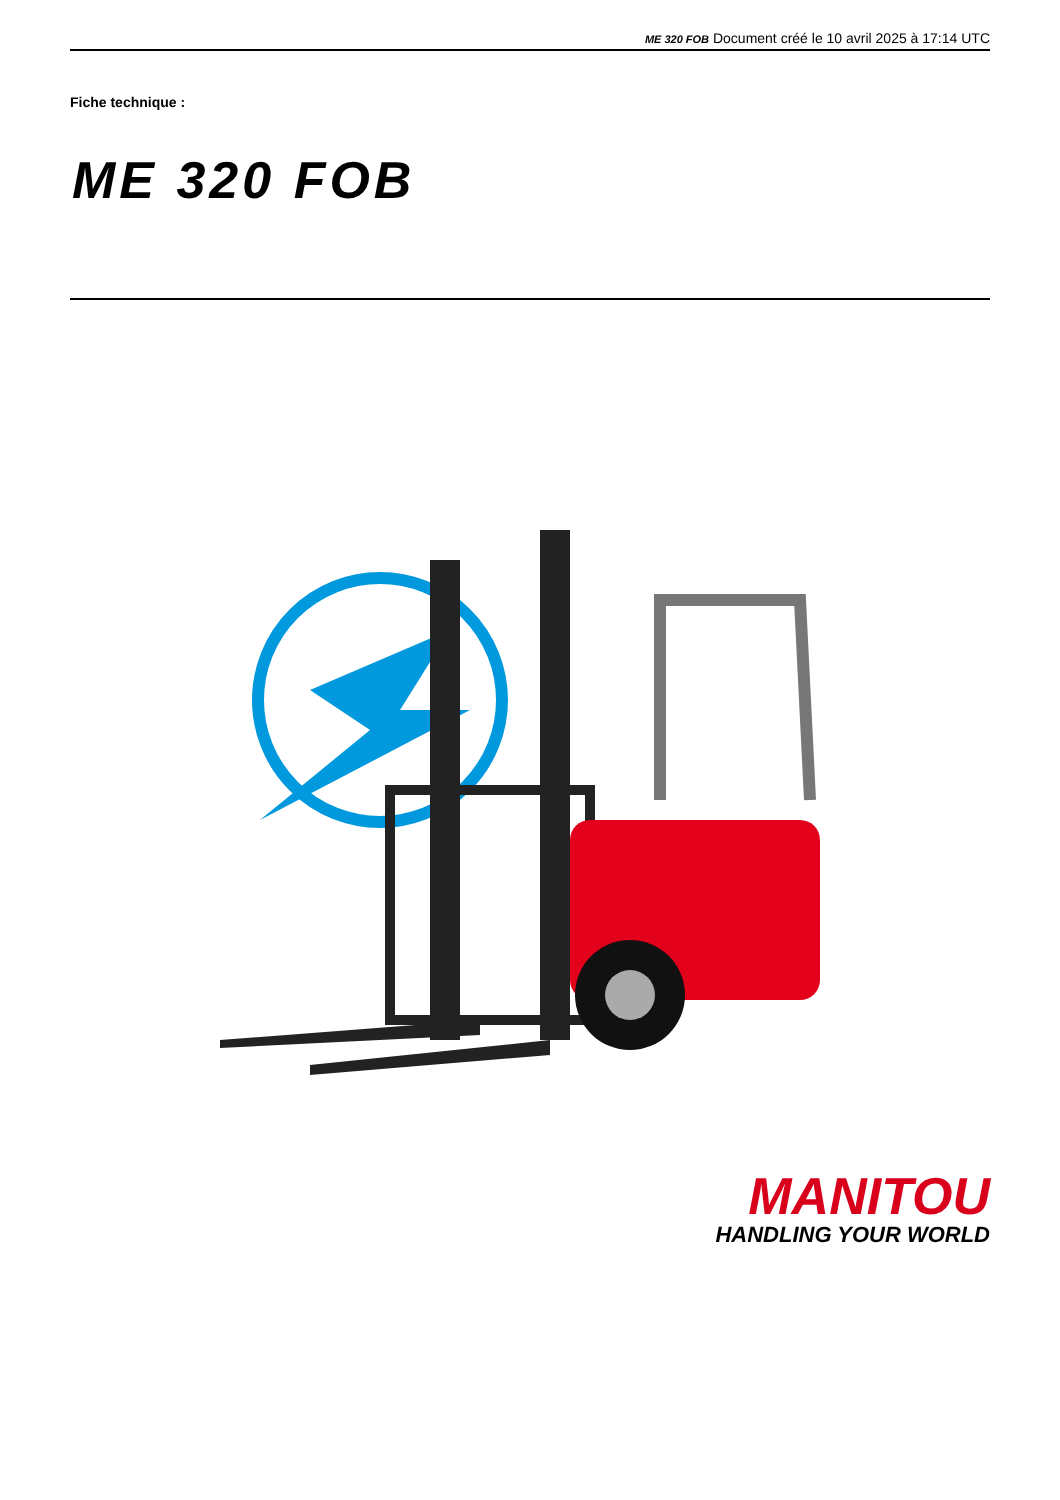ME 320 FOB Document créé le 10 avril 2025 à 17:14 UTC
Fiche technique :
ME 320 FOB
MANITOU
HANDLING YOUR WORLD